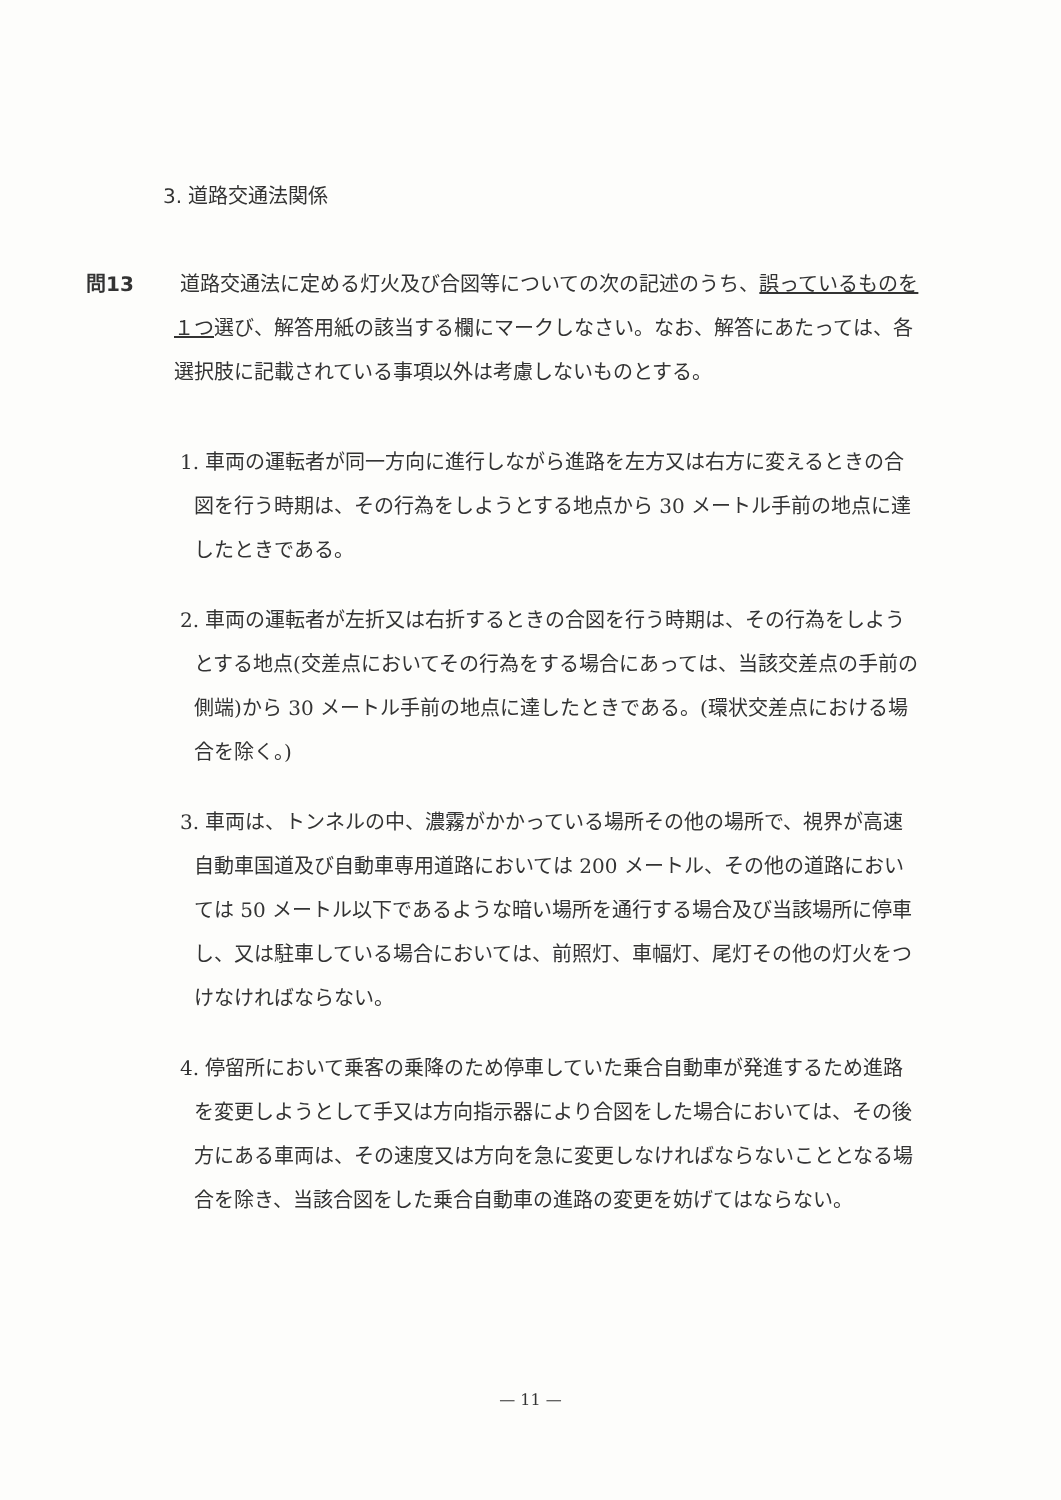3. 道路交通法関係
問13 道路交通法に定める灯火及び合図等についての次の記述のうち、誤っているものを１つ選び、解答用紙の該当する欄にマークしなさい。なお、解答にあたっては、各選択肢に記載されている事項以外は考慮しないものとする。
1. 車両の運転者が同一方向に進行しながら進路を左方又は右方に変えるときの合図を行う時期は、その行為をしようとする地点から 30 メートル手前の地点に達したときである。
2. 車両の運転者が左折又は右折するときの合図を行う時期は、その行為をしようとする地点(交差点においてその行為をする場合にあっては、当該交差点の手前の側端)から 30 メートル手前の地点に達したときである。(環状交差点における場合を除く。)
3. 車両は、トンネルの中、濃霧がかかっている場所その他の場所で、視界が高速自動車国道及び自動車専用道路においては 200 メートル、その他の道路においては 50 メートル以下であるような暗い場所を通行する場合及び当該場所に停車し、又は駐車している場合においては、前照灯、車幅灯、尾灯その他の灯火をつけなければならない。
4. 停留所において乗客の乗降のため停車していた乗合自動車が発進するため進路を変更しようとして手又は方向指示器により合図をした場合においては、その後方にある車両は、その速度又は方向を急に変更しなければならないこととなる場合を除き、当該合図をした乗合自動車の進路の変更を妨げてはならない。
— 11 —